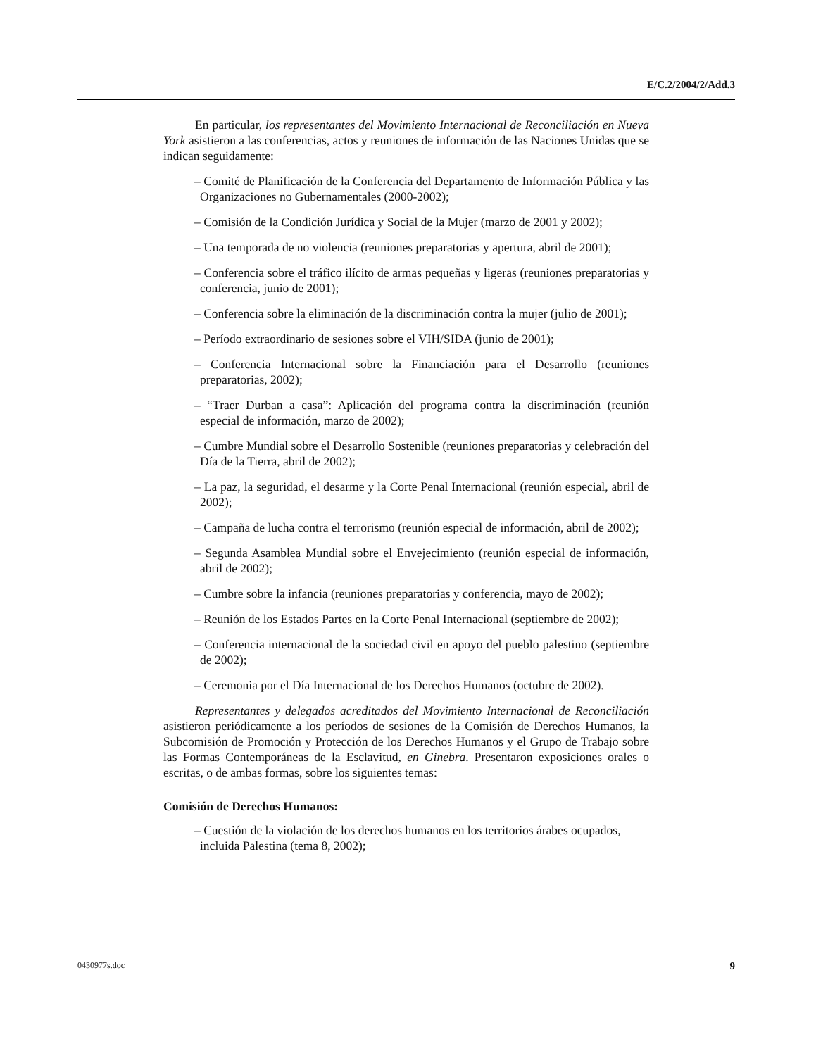E/C.2/2004/2/Add.3
En particular, los representantes del Movimiento Internacional de Reconciliación en Nueva York asistieron a las conferencias, actos y reuniones de información de las Naciones Unidas que se indican seguidamente:
– Comité de Planificación de la Conferencia del Departamento de Información Pública y las Organizaciones no Gubernamentales (2000-2002);
– Comisión de la Condición Jurídica y Social de la Mujer (marzo de 2001 y 2002);
– Una temporada de no violencia (reuniones preparatorias y apertura, abril de 2001);
– Conferencia sobre el tráfico ilícito de armas pequeñas y ligeras (reuniones preparatorias y conferencia, junio de 2001);
– Conferencia sobre la eliminación de la discriminación contra la mujer (julio de 2001);
– Período extraordinario de sesiones sobre el VIH/SIDA (junio de 2001);
– Conferencia Internacional sobre la Financiación para el Desarrollo (reuniones preparatorias, 2002);
– “Traer Durban a casa”: Aplicación del programa contra la discriminación (reunión especial de información, marzo de 2002);
– Cumbre Mundial sobre el Desarrollo Sostenible (reuniones preparatorias y celebración del Día de la Tierra, abril de 2002);
– La paz, la seguridad, el desarme y la Corte Penal Internacional (reunión especial, abril de 2002);
– Campaña de lucha contra el terrorismo (reunión especial de información, abril de 2002);
– Segunda Asamblea Mundial sobre el Envejecimiento (reunión especial de información, abril de 2002);
– Cumbre sobre la infancia (reuniones preparatorias y conferencia, mayo de 2002);
– Reunión de los Estados Partes en la Corte Penal Internacional (septiembre de 2002);
– Conferencia internacional de la sociedad civil en apoyo del pueblo palestino (septiembre de 2002);
– Ceremonia por el Día Internacional de los Derechos Humanos (octubre de 2002).
Representantes y delegados acreditados del Movimiento Internacional de Reconciliación asistieron periódicamente a los períodos de sesiones de la Comisión de Derechos Humanos, la Subcomisión de Promoción y Protección de los Derechos Humanos y el Grupo de Trabajo sobre las Formas Contemporáneas de la Esclavitud, en Ginebra. Presentaron exposiciones orales o escritas, o de ambas formas, sobre los siguientes temas:
Comisión de Derechos Humanos:
– Cuestión de la violación de los derechos humanos en los territorios árabes ocupados, incluida Palestina (tema 8, 2002);
0430977s.doc 9